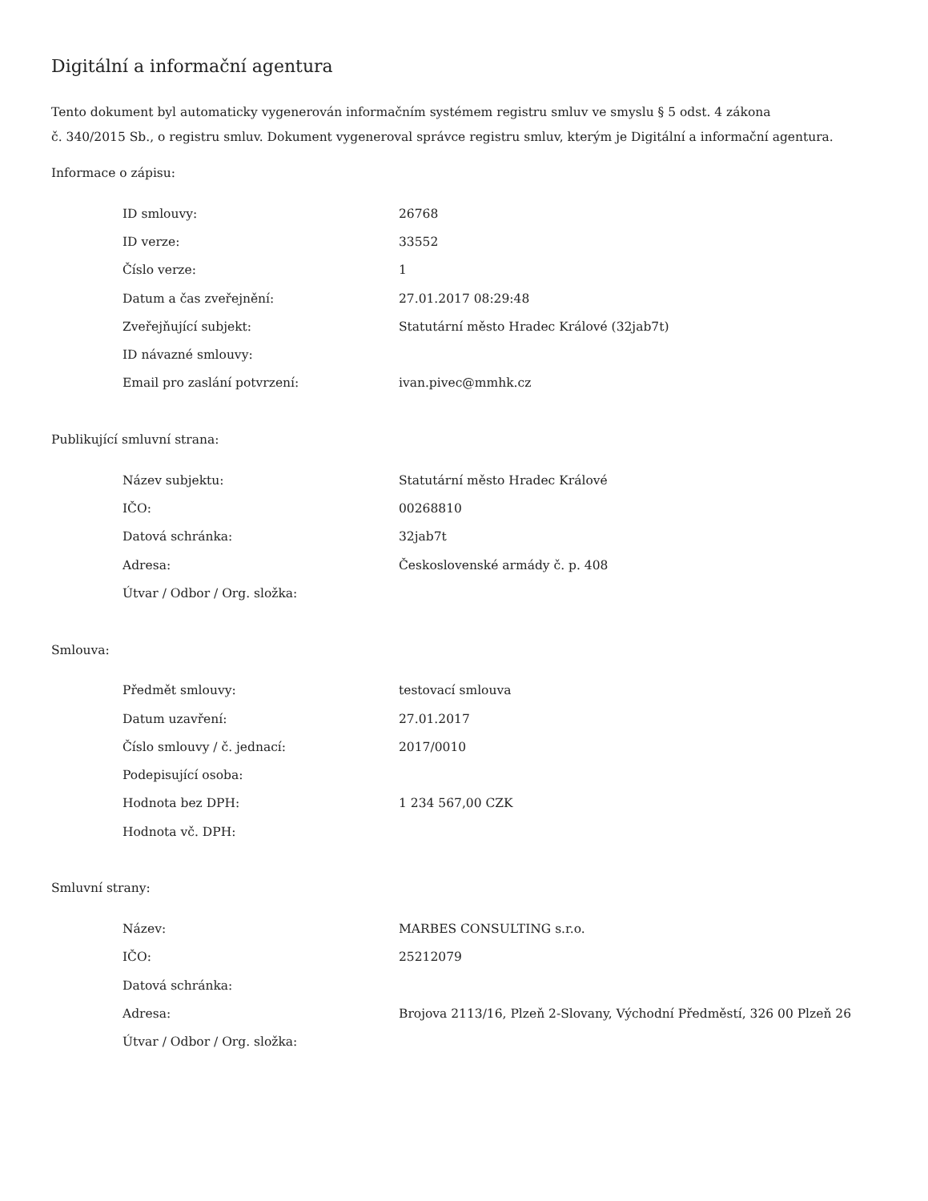Digitální a informační agentura
Tento dokument byl automaticky vygenerován informačním systémem registru smluv ve smyslu § 5 odst. 4 zákona
č. 340/2015 Sb., o registru smluv. Dokument vygeneroval správce registru smluv, kterým je Digitální a informační agentura.
Informace o zápisu:
| ID smlouvy: | 26768 |
| ID verze: | 33552 |
| Číslo verze: | 1 |
| Datum a čas zveřejnění: | 27.01.2017 08:29:48 |
| Zveřejňující subjekt: | Statutární město Hradec Králové (32jab7t) |
| ID návazné smlouvy: | |
| Email pro zaslání potvrzení: | ivan.pivec@mmhk.cz |
Publikující smluvní strana:
| Název subjektu: | Statutární město Hradec Králové |
| IČO: | 00268810 |
| Datová schránka: | 32jab7t |
| Adresa: | Československé armády č. p. 408 |
| Útvar / Odbor / Org. složka: | |
Smlouva:
| Předmět smlouvy: | testovací smlouva |
| Datum uzavření: | 27.01.2017 |
| Číslo smlouvy / č. jednací: | 2017/0010 |
| Podepisující osoba: | |
| Hodnota bez DPH: | 1 234 567,00 CZK |
| Hodnota vč. DPH: | |
Smluvní strany:
| Název: | MARBES CONSULTING s.r.o. |
| IČO: | 25212079 |
| Datová schránka: | |
| Adresa: | Brojova 2113/16, Plzeň 2-Slovany, Východní Předměstí, 326 00 Plzeň 26 |
| Útvar / Odbor / Org. složka: | |